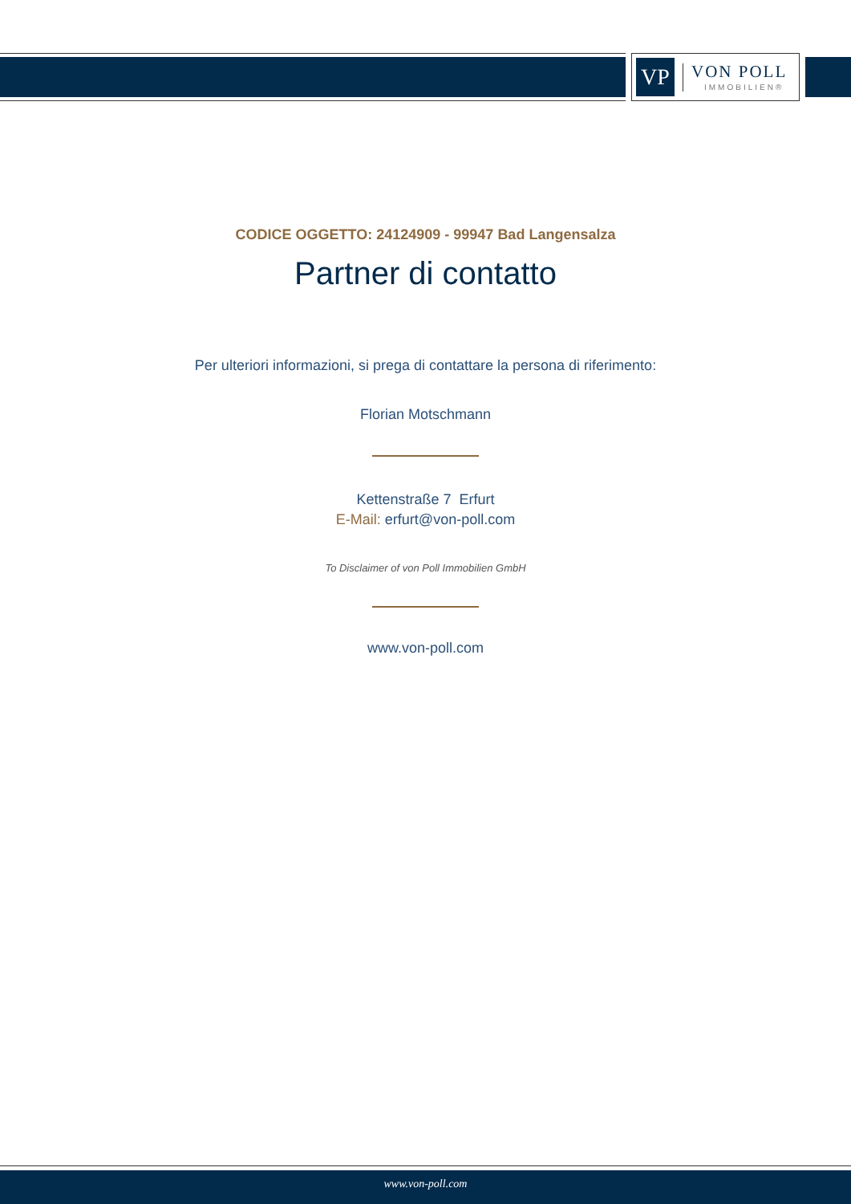VP
VON POLL
IMMOBILIEN®
CODICE OGGETTO: 24124909 - 99947 Bad Langensalza
Partner di contatto
Per ulteriori informazioni, si prega di contattare la persona di riferimento:
Florian Motschmann
Kettenstraße 7 Erfurt
E-Mail: erfurt@von-poll.com
To Disclaimer of von Poll Immobilien GmbH
www.von-poll.com
www.von-poll.com